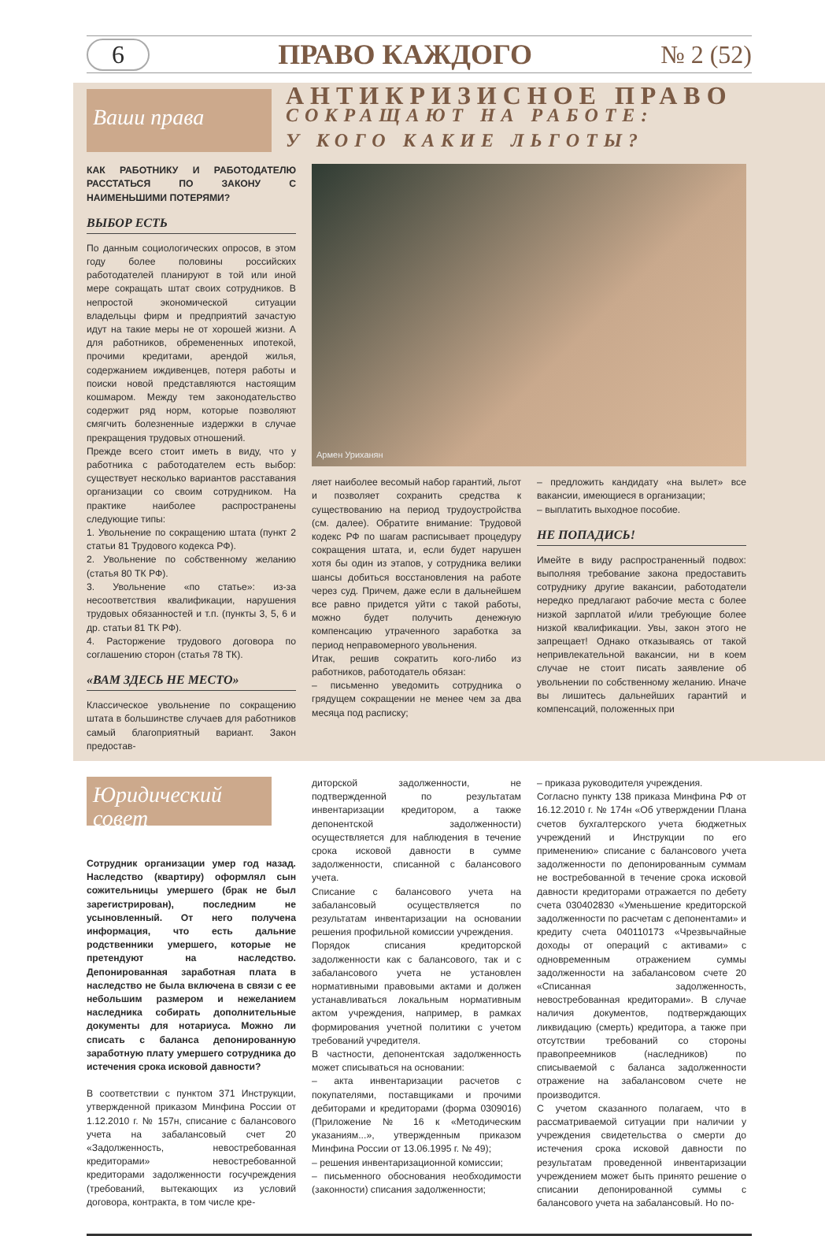6 ПРАВО КАЖДОГО № 2 (52)
Ваши права
АНТИКРИЗИСНОЕ ПРАВО
СОКРАЩАЮТ НА РАБОТЕ:
У КОГО КАКИЕ ЛЬГОТЫ?
КАК РАБОТНИКУ И РАБОТОДАТЕЛЮ РАССТАТЬСЯ ПО ЗАКОНУ С НАИМЕНЬШИМИ ПОТЕРЯМИ?
ВЫБОР ЕСТЬ
По данным социологических опросов, в этом году более половины российских работодателей планируют в той или иной мере сокращать штат своих сотрудников. В непростой экономической ситуации владельцы фирм и предприятий зачастую идут на такие меры не от хорошей жизни. А для работников, обремененных ипотекой, прочими кредитами, арендой жилья, содержанием иждивенцев, потеря работы и поиски новой представляются настоящим кошмаром. Между тем законодательство содержит ряд норм, которые позволяют смягчить болезненные издержки в случае прекращения трудовых отношений.
Прежде всего стоит иметь в виду, что у работника с работодателем есть выбор: существует несколько вариантов расставания организации со своим сотрудником. На практике наиболее распространены следующие типы:
1. Увольнение по сокращению штата (пункт 2 статьи 81 Трудового кодекса РФ).
2. Увольнение по собственному желанию (статья 80 ТК РФ).
3. Увольнение «по статье»: из-за несоответствия квалификации, нарушения трудовых обязанностей и т.п. (пункты 3, 5, 6 и др. статьи 81 ТК РФ).
4. Расторжение трудового договора по соглашению сторон (статья 78 ТК).
«ВАМ ЗДЕСЬ НЕ МЕСТО»
Классическое увольнение по сокращению штата в большинстве случаев для работников самый благоприятный вариант. Закон предостав-
Армен Уриханян
ляет наиболее весомый набор гарантий, льгот и позволяет сохранить средства к существованию на период трудоустройства (см. далее). Обратите внимание: Трудовой кодекс РФ по шагам расписывает процедуру сокращения штата, и, если будет нарушен хотя бы один из этапов, у сотрудника велики шансы добиться восстановления на работе через суд. Причем, даже если в дальнейшем все равно придется уйти с такой работы, можно будет получить денежную компенсацию утраченного заработка за период неправомерного увольнения.
Итак, решив сократить кого-либо из работников, работодатель обязан:
– письменно уведомить сотрудника о грядущем сокращении не менее чем за два месяца под расписку;
– предложить кандидату «на вылет» все вакансии, имеющиеся в организации;
– выплатить выходное пособие.
НЕ ПОПАДИСЬ!
Имейте в виду распространенный подвох: выполняя требование закона предоставить сотруднику другие вакансии, работодатели нередко предлагают рабочие места с более низкой зарплатой и/или требующие более низкой квалификации. Увы, закон этого не запрещает! Однако отказываясь от такой непривлекательной вакансии, ни в коем случае не стоит писать заявление об увольнении по собственному желанию. Иначе вы лишитесь дальнейших гарантий и компенсаций, положенных при
Юридический
совет
Сотрудник организации умер год назад. Наследство (квартиру) оформлял сын сожительницы умершего (брак не был зарегистрирован), последним не усыновленный. От него получена информация, что есть дальние родственники умершего, которые не претендуют на наследство. Депонированная заработная плата в наследство не была включена в связи с ее небольшим размером и нежеланием наследника собирать дополнительные документы для нотариуса. Можно ли списать с баланса депонированную заработную плату умершего сотрудника до истечения срока исковой давности?
В соответствии с пунктом 371 Инструкции, утвержденной приказом Минфина России от 1.12.2010 г. № 157н, списание с балансового учета на забалансовый счет 20 «Задолженность, невостребованная кредиторами» невостребованной кредиторами задолженности госучреждения (требований, вытекающих из условий договора, контракта, в том числе кре-
диторской задолженности, не подтвержденной по результатам инвентаризации кредитором, а также депонентской задолженности) осуществляется для наблюдения в течение срока исковой давности в сумме задолженности, списанной с балансового учета.
Списание с балансового учета на забалансовый осуществляется по результатам инвентаризации на основании решения профильной комиссии учреждения.
Порядок списания кредиторской задолженности как с балансового, так и с забалансового учета не установлен нормативными правовыми актами и должен устанавливаться локальным нормативным актом учреждения, например, в рамках формирования учетной политики с учетом требований учредителя.
В частности, депонентская задолженность может списываться на основании:
– акта инвентаризации расчетов с покупателями, поставщиками и прочими дебиторами и кредиторами (форма 0309016) (Приложение № 16 к «Методическим указаниям...», утвержденным приказом Минфина России от 13.06.1995 г. № 49);
– решения инвентаризационной комиссии;
– письменного обоснования необходимости (законности) списания задолженности;
– приказа руководителя учреждения.
Согласно пункту 138 приказа Минфина РФ от 16.12.2010 г. № 174н «Об утверждении Плана счетов бухгалтерского учета бюджетных учреждений и Инструкции по его применению» списание с балансового учета задолженности по депонированным суммам не востребованной в течение срока исковой давности кредиторами отражается по дебету счета 030402830 «Уменьшение кредиторской задолженности по расчетам с депонентами» и кредиту счета 040110173 «Чрезвычайные доходы от операций с активами» с одновременным отражением суммы задолженности на забалансовом счете 20 «Списанная задолженность, невостребованная кредиторами». В случае наличия документов, подтверждающих ликвидацию (смерть) кредитора, а также при отсутствии требований со стороны правопреемников (наследников) по списываемой с баланса задолженности отражение на забалансовом счете не производится.
С учетом сказанного полагаем, что в рассматриваемой ситуации при наличии у учреждения свидетельства о смерти до истечения срока исковой давности по результатам проведенной инвентаризации учреждением может быть принято решение о списании депонированной суммы с балансового учета на забалансовый. Но по-